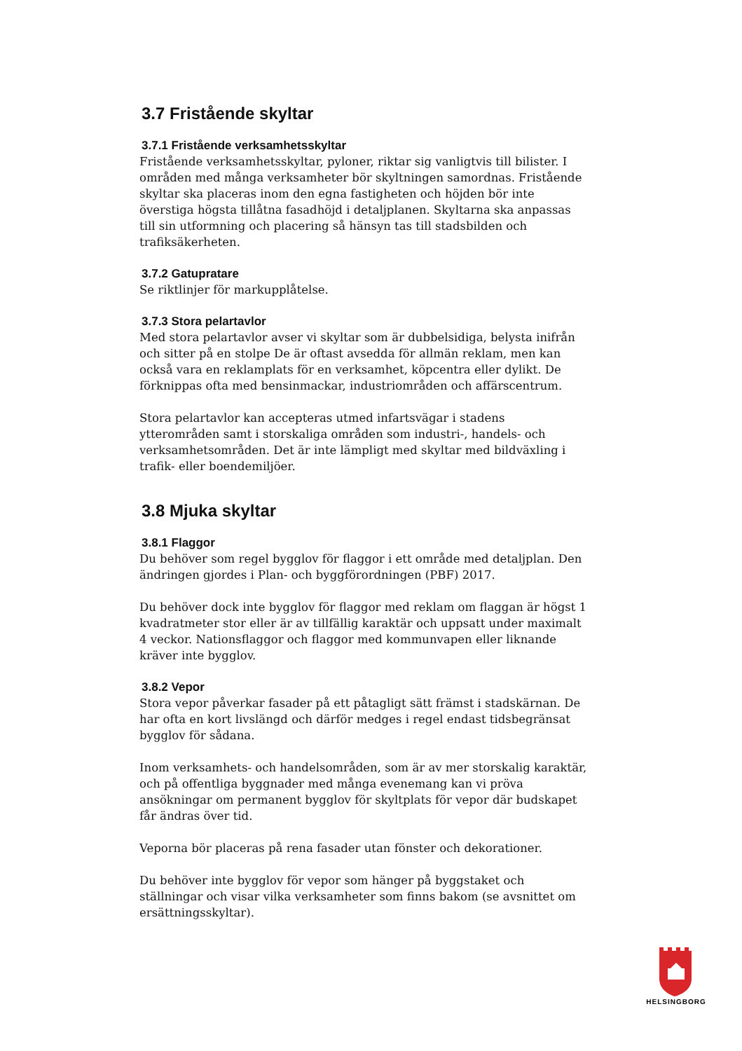3.7 Fristående skyltar
3.7.1 Fristående verksamhetsskyltar
Fristående verksamhetsskyltar, pyloner, riktar sig vanligtvis till bilister. I områden med många verksamheter bör skyltningen samordnas. Fristående skyltar ska placeras inom den egna fastigheten och höjden bör inte överstiga högsta tillåtna fasadhöjd i detaljplanen. Skyltarna ska anpassas till sin utformning och placering så hänsyn tas till stadsbilden och trafiksäkerheten.
3.7.2 Gatupratare
Se riktlinjer för markupplåtelse.
3.7.3 Stora pelartavlor
Med stora pelartavlor avser vi skyltar som är dubbelsidiga, belysta inifrån och sitter på en stolpe De är oftast avsedda för allmän reklam, men kan också vara en reklamplats för en verksamhet, köpcentra eller dylikt. De förknippas ofta med bensinmackar, industriområden och affärscentrum.
Stora pelartavlor kan accepteras utmed infartsvägar i stadens ytterområden samt i storskaliga områden som industri-, handels- och verksamhetsområden. Det är inte lämpligt med skyltar med bildväxling i trafik- eller boendemiljöer.
3.8 Mjuka skyltar
3.8.1 Flaggor
Du behöver som regel bygglov för flaggor i ett område med detaljplan. Den ändringen gjordes i Plan- och byggförordningen (PBF) 2017.
Du behöver dock inte bygglov för flaggor med reklam om flaggan är högst 1 kvadratmeter stor eller är av tillfällig karaktär och uppsatt under maximalt 4 veckor. Nationsflaggor och flaggor med kommunvapen eller liknande kräver inte bygglov.
3.8.2 Vepor
Stora vepor påverkar fasader på ett påtagligt sätt främst i stadskärnan. De har ofta en kort livslängd och därför medges i regel endast tidsbegränsat bygglov för sådana.
Inom verksamhets- och handelsområden, som är av mer storskalig karaktär, och på offentliga byggnader med många evenemang kan vi pröva ansökningar om permanent bygglov för skyltplats för vepor där budskapet får ändras över tid.
Veporna bör placeras på rena fasader utan fönster och dekorationer.
Du behöver inte bygglov för vepor som hänger på byggstaket och ställningar och visar vilka verksamheter som finns bakom (se avsnittet om ersättningsskyltar).
HELSINGBORG